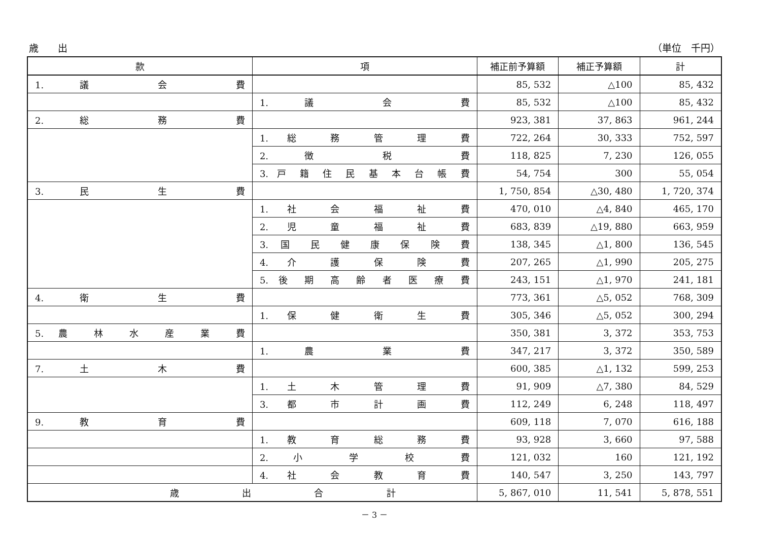歳　　出 （単位　千円）
| 款 | 項 | 補正前予算額 | 補正予算額 | 計 |
| --- | --- | --- | --- | --- |
| 1. 議 会 費 | | 85, 532 | △100 | 85, 432 |
| | 1. 議 会 費 | 85, 532 | △100 | 85, 432 |
| 2. 総 務 費 | | 923, 381 | 37, 863 | 961, 244 |
| | 1. 総 務 管 理 費 | 722, 264 | 30, 333 | 752, 597 |
| | 2. 徴 税 費 | 118, 825 | 7, 230 | 126, 055 |
| | 3. 戸 籍 住 民 基 本 台 帳 費 | 54, 754 | 300 | 55, 054 |
| 3. 民 生 費 | | 1, 750, 854 | △30, 480 | 1, 720, 374 |
| | 1. 社 会 福 祉 費 | 470, 010 | △4, 840 | 465, 170 |
| | 2. 児 童 福 祉 費 | 683, 839 | △19, 880 | 663, 959 |
| | 3. 国 民 健 康 保 険 費 | 138, 345 | △1, 800 | 136, 545 |
| | 4. 介 護 保 険 費 | 207, 265 | △1, 990 | 205, 275 |
| | 5. 後 期 高 齢 者 医 療 費 | 243, 151 | △1, 970 | 241, 181 |
| 4. 衛 生 費 | | 773, 361 | △5, 052 | 768, 309 |
| | 1. 保 健 衛 生 費 | 305, 346 | △5, 052 | 300, 294 |
| 5. 農 林 水 産 業 費 | | 350, 381 | 3, 372 | 353, 753 |
| | 1. 農 業 費 | 347, 217 | 3, 372 | 350, 589 |
| 7. 土 木 費 | | 600, 385 | △1, 132 | 599, 253 |
| | 1. 土 木 管 理 費 | 91, 909 | △7, 380 | 84, 529 |
| | 3. 都 市 計 画 費 | 112, 249 | 6, 248 | 118, 497 |
| 9. 教 育 費 | | 609, 118 | 7, 070 | 616, 188 |
| | 1. 教 育 総 務 費 | 93, 928 | 3, 660 | 97, 588 |
| | 2. 小 学 校 費 | 121, 032 | 160 | 121, 192 |
| | 4. 社 会 教 育 費 | 140, 547 | 3, 250 | 143, 797 |
| 歳 出 合 計 | | 5, 867, 010 | 11, 541 | 5, 878, 551 |
－ 3 －